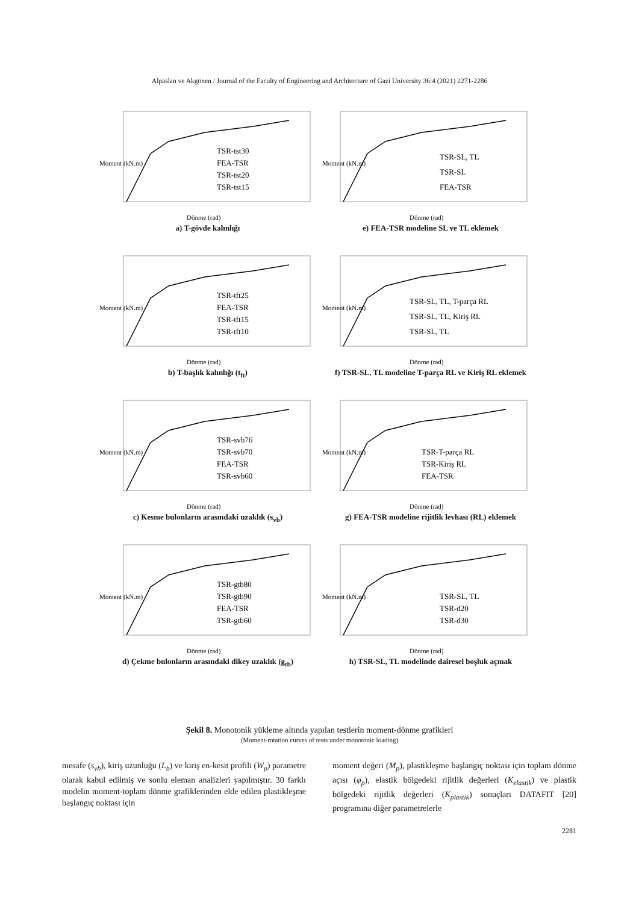Alpaslan ve Akgönen / Journal of the Faculty of Engineering and Architecture of Gazi University 36:4 (2021) 2271-2286
Moment (kN.m)
TSR-tst30
FEA-TSR
TSR-tst20
TSR-tst15
Dönme (rad)
a) T-gövde kalınlığı
Moment (kN.m)
TSR-SL, TL
TSR-SL
FEA-TSR
Dönme (rad)
e) FEA-TSR modeline SL ve TL eklemek
Moment (kN.m)
TSR-tft25
FEA-TSR
TSR-tft15
TSR-tft10
Dönme (rad)
b) T-başlık kalınlığı (t<sub>ft</sub>)
Moment (kN.m)
TSR-SL, TL, T-parça RL
TSR-SL, TL, Kiriş RL
TSR-SL, TL
Dönme (rad)
f) TSR-SL, TL modeline T-parça RL ve Kiriş RL eklemek
Moment (kN.m)
TSR-svb76
TSR-svb70
FEA-TSR
TSR-svb60
Dönme (rad)
c) Kesme bulonların arasındaki uzaklık (s<sub>vb</sub>)
Moment (kN.m)
TSR-T-parça RL
TSR-Kiriş RL
FEA-TSR
Dönme (rad)
g) FEA-TSR modeline rijitlik levhası (RL) eklemek
Moment (kN.m)
TSR-gtb80
TSR-gtb90
FEA-TSR
TSR-gtb60
Dönme (rad)
d) Çekme bulonların arasındaki dikey uzaklık (g<sub>tb</sub>)
Moment (kN.m)
TSR-SL, TL
TSR-d20
TSR-d30
Dönme (rad)
h) TSR-SL, TL modelinde dairesel boşluk açmak
Şekil 8. Monotonik yükleme altında yapılan testlerin moment-dönme grafikleri
(Moment-rotation curves of tests under monotonic loading)
mesafe (s<sub>vb</sub>), kiriş uzunluğu (L<sub>b</sub>) ve kiriş en-kesit profili (W<sub>p</sub>) parametre olarak kabul edilmiş ve sonlu eleman analizleri yapılmıştır. 30 farklı modelin moment-toplam dönme grafiklerinden elde edilen plastikleşme başlangıç noktası için
moment değeri (M<sub>p</sub>), plastikleşme başlangıç noktası için toplam dönme açısı (φ<sub>p</sub>), elastik bölgedeki rijitlik değerleri (K<sub>elastik</sub>) ve plastik bölgedeki rijitlik değerleri (K<sub>plastik</sub>) sonuçları DATAFIT [20] programına diğer parametrelerle
2281